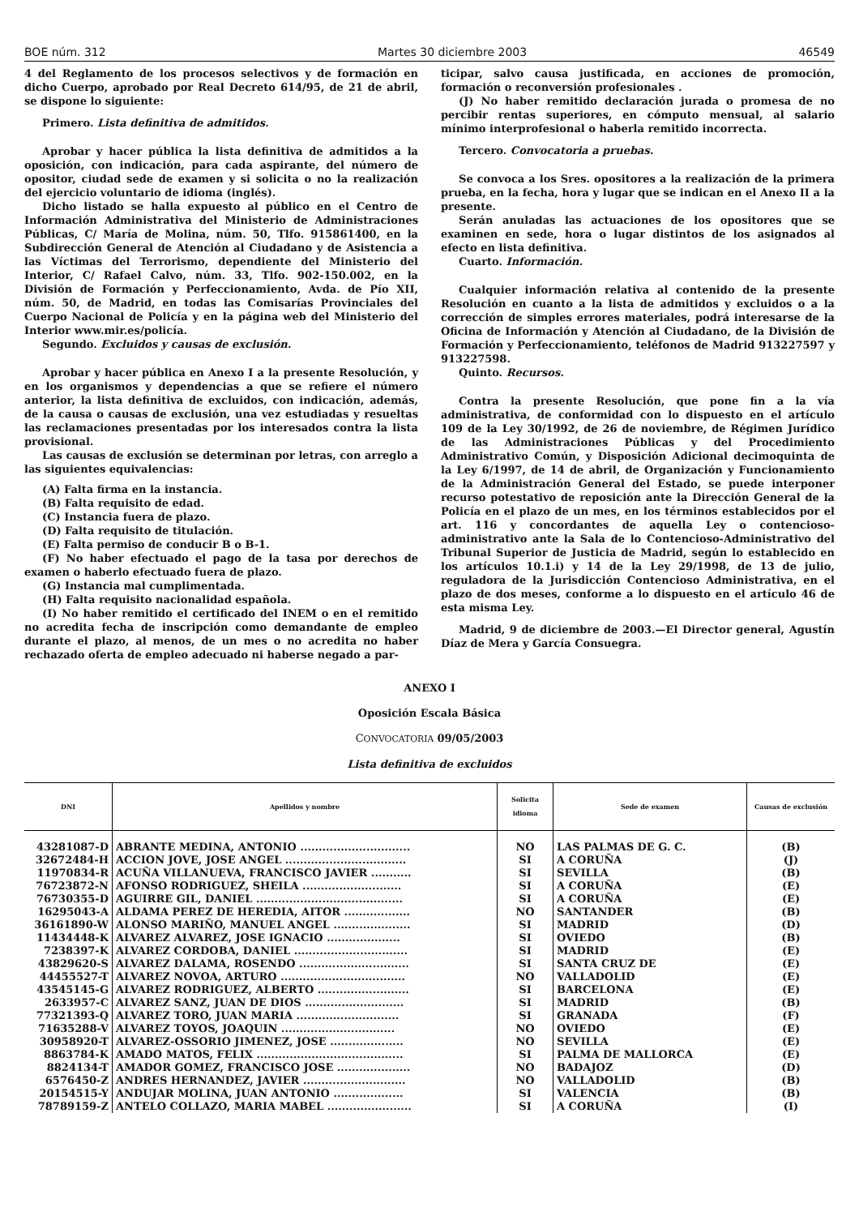BOE núm. 312 Martes 30 diciembre 2003 46549
4 del Reglamento de los procesos selectivos y de formación en dicho Cuerpo, aprobado por Real Decreto 614/95, de 21 de abril, se dispone lo siguiente:
Primero. Lista definitiva de admitidos.
Aprobar y hacer pública la lista definitiva de admitidos a la oposición, con indicación, para cada aspirante, del número de opositor, ciudad sede de examen y si solicita o no la realización del ejercicio voluntario de idioma (inglés).
Dicho listado se halla expuesto al público en el Centro de Información Administrativa del Ministerio de Administraciones Públicas, C/ María de Molina, núm. 50, Tlfo. 915861400, en la Subdirección General de Atención al Ciudadano y de Asistencia a las Víctimas del Terrorismo, dependiente del Ministerio del Interior, C/ Rafael Calvo, núm. 33, Tlfo. 902-150.002, en la División de Formación y Perfeccionamiento, Avda. de Pío XII, núm. 50, de Madrid, en todas las Comisarías Provinciales del Cuerpo Nacional de Policía y en la página web del Ministerio del Interior www.mir.es/policía.
Segundo. Excluidos y causas de exclusión.
Aprobar y hacer pública en Anexo I a la presente Resolución, y en los organismos y dependencias a que se refiere el número anterior, la lista definitiva de excluidos, con indicación, además, de la causa o causas de exclusión, una vez estudiadas y resueltas las reclamaciones presentadas por los interesados contra la lista provisional.
Las causas de exclusión se determinan por letras, con arreglo a las siguientes equivalencias:
(A) Falta firma en la instancia.
(B) Falta requisito de edad.
(C) Instancia fuera de plazo.
(D) Falta requisito de titulación.
(E) Falta permiso de conducir B o B-1.
(F) No haber efectuado el pago de la tasa por derechos de examen o haberlo efectuado fuera de plazo.
(G) Instancia mal cumplimentada.
(H) Falta requisito nacionalidad española.
(I) No haber remitido el certificado del INEM o en el remitido no acredita fecha de inscripción como demandante de empleo durante el plazo, al menos, de un mes o no acredita no haber rechazado oferta de empleo adecuado ni haberse negado a par-
ticipar, salvo causa justificada, en acciones de promoción, formación o reconversión profesionales .
(J) No haber remitido declaración jurada o promesa de no percibir rentas superiores, en cómputo mensual, al salario mínimo interprofesional o haberla remitido incorrecta.
Tercero. Convocatoria a pruebas.
Se convoca a los Sres. opositores a la realización de la primera prueba, en la fecha, hora y lugar que se indican en el Anexo II a la presente.
Serán anuladas las actuaciones de los opositores que se examinen en sede, hora o lugar distintos de los asignados al efecto en lista definitiva.
Cuarto. Información.
Cualquier información relativa al contenido de la presente Resolución en cuanto a la lista de admitidos y excluidos o a la corrección de simples errores materiales, podrá interesarse de la Oficina de Información y Atención al Ciudadano, de la División de Formación y Perfeccionamiento, teléfonos de Madrid 913227597 y 913227598.
Quinto. Recursos.
Contra la presente Resolución, que pone fin a la vía administrativa, de conformidad con lo dispuesto en el artículo 109 de la Ley 30/1992, de 26 de noviembre, de Régimen Jurídico de las Administraciones Públicas y del Procedimiento Administrativo Común, y Disposición Adicional decimoquinta de la Ley 6/1997, de 14 de abril, de Organización y Funcionamiento de la Administración General del Estado, se puede interponer recurso potestativo de reposición ante la Dirección General de la Policía en el plazo de un mes, en los términos establecidos por el art. 116 y concordantes de aquella Ley o contencioso-administrativo ante la Sala de lo Contencioso-Administrativo del Tribunal Superior de Justicia de Madrid, según lo establecido en los artículos 10.1.i) y 14 de la Ley 29/1998, de 13 de julio, reguladora de la Jurisdicción Contencioso Administrativa, en el plazo de dos meses, conforme a lo dispuesto en el artículo 46 de esta misma Ley.
Madrid, 9 de diciembre de 2003.—El Director general, Agustín Díaz de Mera y García Consuegra.
ANEXO I
Oposición Escala Básica
CONVOCATORIA 09/05/2003
Lista definitiva de excluidos
| DNI | Apellidos y nombre | Solicita idioma | Sede de examen | Causas de exclusión |
| --- | --- | --- | --- | --- |
| 43281087-D | ABRANTE MEDINA, ANTONIO .............................. | NO | LAS PALMAS DE G. C. | (B) |
| 32672484-H | ACCION JOVE, JOSE ANGEL ................................. | SI | A CORUÑA | (J) |
| 11970834-R | ACUÑA VILLANUEVA, FRANCISCO JAVIER ........... | SI | SEVILLA | (B) |
| 76723872-N | AFONSO RODRIGUEZ, SHEILA ........................... | SI | A CORUÑA | (E) |
| 76730355-D | AGUIRRE GIL, DANIEL ........................................ | SI | A CORUÑA | (E) |
| 16295043-A | ALDAMA PEREZ DE HEREDIA, AITOR .................. | NO | SANTANDER | (B) |
| 36161890-W | ALONSO MARIÑO, MANUEL ANGEL ..................... | SI | MADRID | (D) |
| 11434448-K | ALVAREZ ALVAREZ, JOSE IGNACIO .................... | SI | OVIEDO | (B) |
| 7238397-K | ALVAREZ CORDOBA, DANIEL ............................... | SI | MADRID | (E) |
| 43829620-S | ALVAREZ DALAMA, ROSENDO .............................. | SI | SANTA CRUZ DE | (E) |
| 44455527-T | ALVAREZ NOVOA, ARTURO .................................. | NO | VALLADOLID | (E) |
| 43545145-G | ALVAREZ RODRIGUEZ, ALBERTO ......................... | SI | BARCELONA | (E) |
| 2633957-C | ALVAREZ SANZ, JUAN DE DIOS ........................... | SI | MADRID | (B) |
| 77321393-Q | ALVAREZ TORO, JUAN MARIA ............................ | SI | GRANADA | (F) |
| 71635288-V | ALVAREZ TOYOS, JOAQUIN ............................... | NO | OVIEDO | (E) |
| 30958920-T | ALVAREZ-OSSORIO JIMENEZ, JOSE .................... | NO | SEVILLA | (E) |
| 8863784-K | AMADO MATOS, FELIX ........................................ | SI | PALMA DE MALLORCA | (E) |
| 8824134-T | AMADOR GOMEZ, FRANCISCO JOSE .................... | NO | BADAJOZ | (D) |
| 6576450-Z | ANDRES HERNANDEZ, JAVIER ............................ | NO | VALLADOLID | (B) |
| 20154515-Y | ANDUJAR MOLINA, JUAN ANTONIO ................... | SI | VALENCIA | (B) |
| 78789159-Z | ANTELO COLLAZO, MARIA MABEL ....................... | SI | A CORUÑA | (I) |